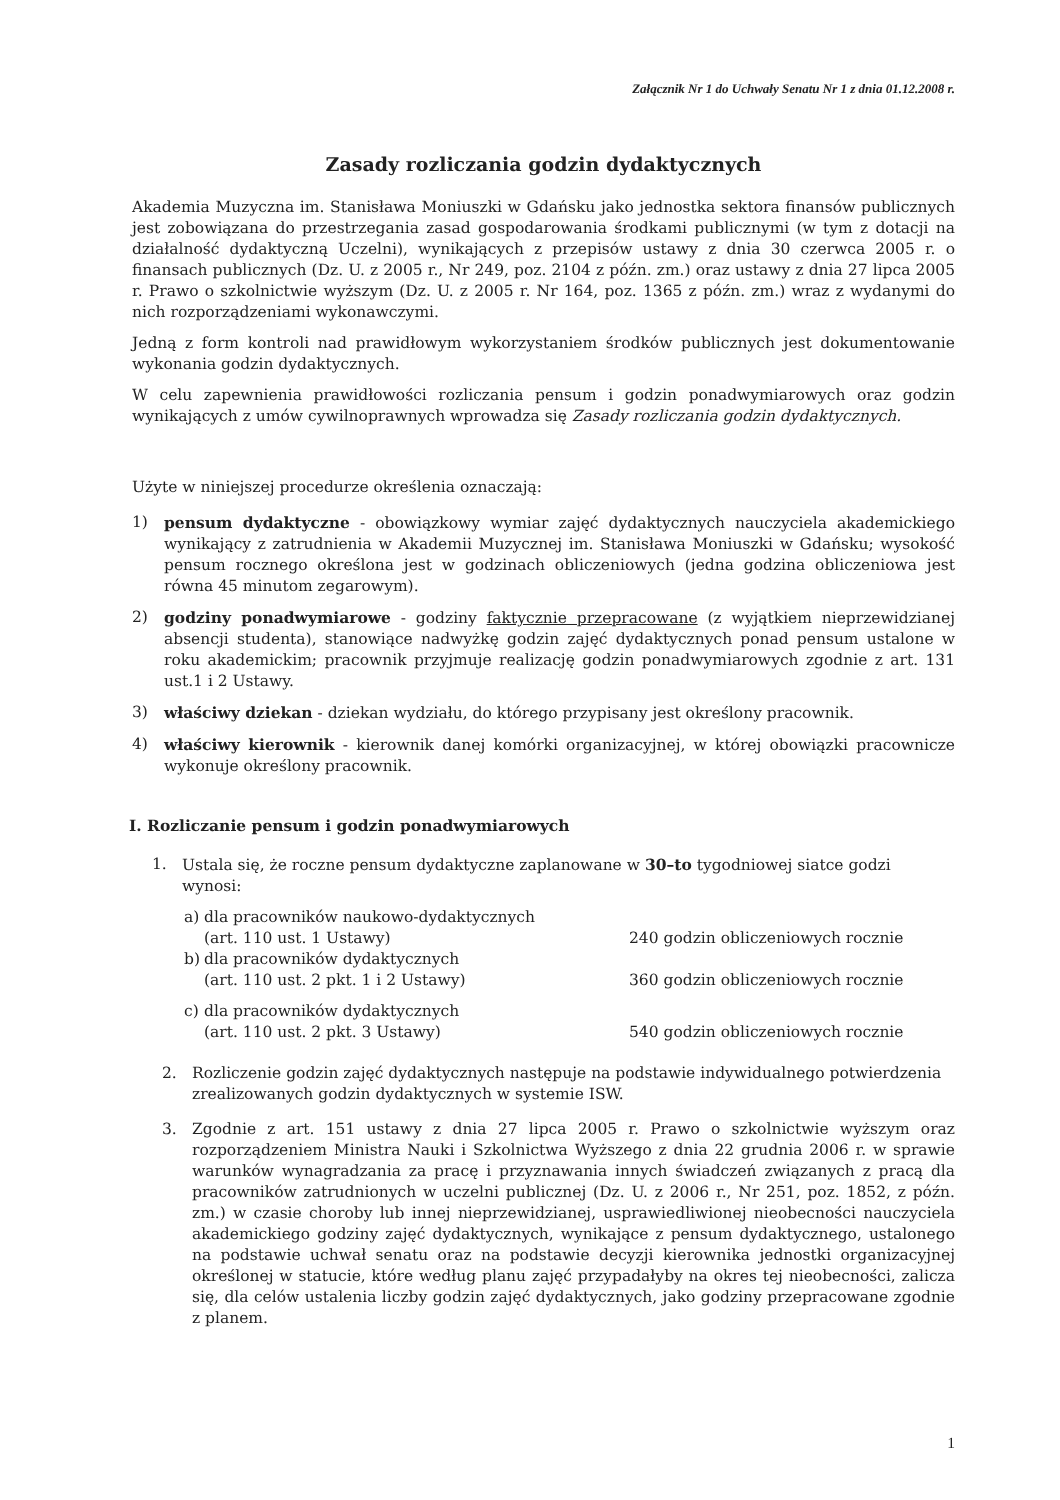Załącznik Nr 1 do Uchwały Senatu Nr 1 z dnia 01.12.2008 r.
Zasady rozliczania godzin dydaktycznych
Akademia Muzyczna im. Stanisława Moniuszki w Gdańsku jako jednostka sektora finansów publicznych jest zobowiązana do przestrzegania zasad gospodarowania środkami publicznymi (w tym z dotacji na działalność dydaktyczną Uczelni), wynikających z przepisów ustawy z dnia 30 czerwca 2005 r. o finansach publicznych (Dz. U. z 2005 r., Nr 249, poz. 2104 z późn. zm.) oraz ustawy z dnia 27 lipca 2005 r. Prawo o szkolnictwie wyższym (Dz. U. z 2005 r. Nr 164, poz. 1365 z późn. zm.) wraz z wydanymi do nich rozporządzeniami wykonawczymi.
Jedną z form kontroli nad prawidłowym wykorzystaniem środków publicznych jest dokumentowanie wykonania godzin dydaktycznych.
W celu zapewnienia prawidłowości rozliczania pensum i godzin ponadwymiarowych oraz godzin wynikających z umów cywilnoprawnych wprowadza się Zasady rozliczania godzin dydaktycznych.
Użyte w niniejszej procedurze określenia oznaczają:
1) pensum dydaktyczne - obowiązkowy wymiar zajęć dydaktycznych nauczyciela akademickiego wynikający z zatrudnienia w Akademii Muzycznej im. Stanisława Moniuszki w Gdańsku; wysokość pensum rocznego określona jest w godzinach obliczeniowych (jedna godzina obliczeniowa jest równa 45 minutom zegarowym).
2) godziny ponadwymiarowe - godziny faktycznie przepracowane (z wyjątkiem nieprzewidzianej absencji studenta), stanowiące nadwyżkę godzin zajęć dydaktycznych ponad pensum ustalone w roku akademickim; pracownik przyjmuje realizację godzin ponadwymiarowych zgodnie z art. 131 ust.1 i 2 Ustawy.
3) właściwy dziekan - dziekan wydziału, do którego przypisany jest określony pracownik.
4) właściwy kierownik - kierownik danej komórki organizacyjnej, w której obowiązki pracownicze wykonuje określony pracownik.
I. Rozliczanie pensum i godzin ponadwymiarowych
1. Ustala się, że roczne pensum dydaktyczne zaplanowane w 30–to tygodniowej siatce godzi wynosi:
a) dla pracowników naukowo-dydaktycznych
(art. 110 ust. 1 Ustawy) 240 godzin obliczeniowych rocznie
b) dla pracowników dydaktycznych
(art. 110 ust. 2 pkt. 1 i 2 Ustawy) 360 godzin obliczeniowych rocznie
c) dla pracowników dydaktycznych
(art. 110 ust. 2 pkt. 3 Ustawy) 540 godzin obliczeniowych rocznie
2. Rozliczenie godzin zajęć dydaktycznych następuje na podstawie indywidualnego potwierdzenia zrealizowanych godzin dydaktycznych w systemie ISW.
3. Zgodnie z art. 151 ustawy z dnia 27 lipca 2005 r. Prawo o szkolnictwie wyższym oraz rozporządzeniem Ministra Nauki i Szkolnictwa Wyższego z dnia 22 grudnia 2006 r. w sprawie warunków wynagradzania za pracę i przyznawania innych świadczeń związanych z pracą dla pracowników zatrudnionych w uczelni publicznej (Dz. U. z 2006 r., Nr 251, poz. 1852, z późn. zm.) w czasie choroby lub innej nieprzewidzianej, usprawiedliwionej nieobecności nauczyciela akademickiego godziny zajęć dydaktycznych, wynikające z pensum dydaktycznego, ustalonego na podstawie uchwał senatu oraz na podstawie decyzji kierownika jednostki organizacyjnej określonej w statucie, które według planu zajęć przypadałyby na okres tej nieobecności, zalicza się, dla celów ustalenia liczby godzin zajęć dydaktycznych, jako godziny przepracowane zgodnie z planem.
1